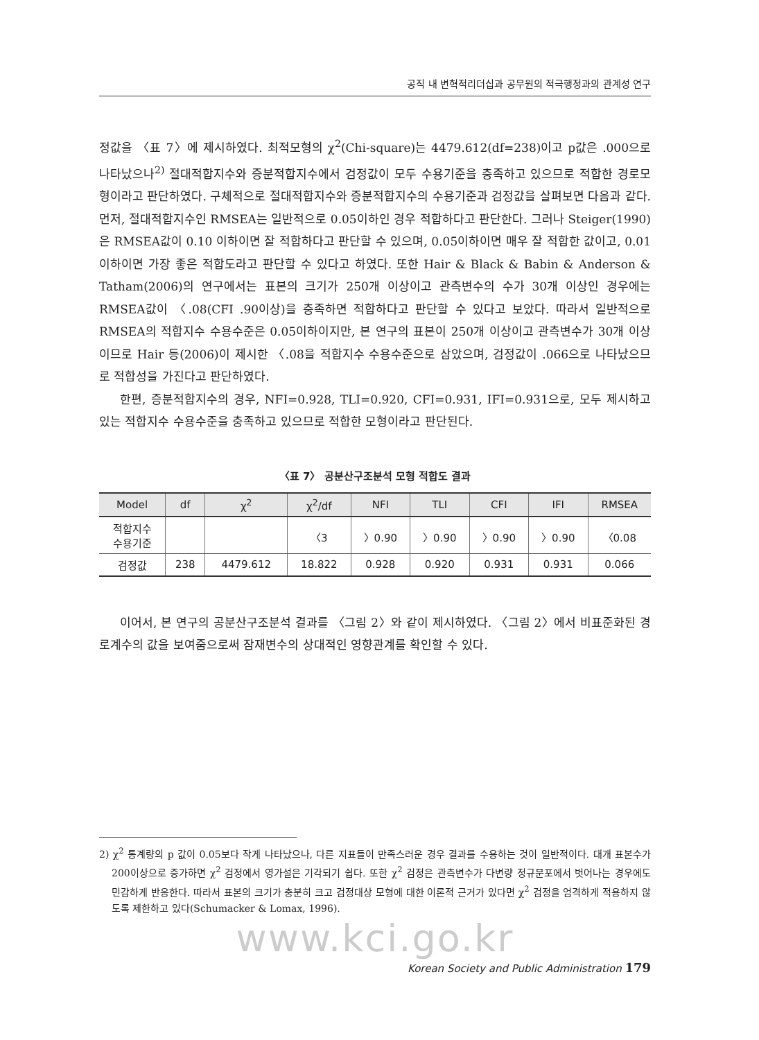공직 내 변혁적리더십과 공무원의 적극행정과의 관계성 연구
정값을 〈표 7〉에 제시하였다. 최적모형의 χ<sup>2</sup>(Chi-square)는 4479.612(df=238)이고 p값은 .000으로 나타났으나<sup>2)</sup> 절대적합지수와 증분적합지수에서 검정값이 모두 수용기준을 충족하고 있으므로 적합한 경로모형이라고 판단하였다. 구체적으로 절대적합지수와 증분적합지수의 수용기준과 검정값을 살펴보면 다음과 같다. 먼저, 절대적합지수인 RMSEA는 일반적으로 0.05이하인 경우 적합하다고 판단한다. 그러나 Steiger(1990)은 RMSEA값이 0.10 이하이면 잘 적합하다고 판단할 수 있으며, 0.05이하이면 매우 잘 적합한 값이고, 0.01이하이면 가장 좋은 적합도라고 판단할 수 있다고 하였다. 또한 Hair & Black & Babin & Anderson & Tatham(2006)의 연구에서는 표본의 크기가 250개 이상이고 관측변수의 수가 30개 이상인 경우에는 RMSEA값이 〈.08(CFI .90이상)을 충족하면 적합하다고 판단할 수 있다고 보았다. 따라서 일반적으로 RMSEA의 적합지수 수용수준은 0.05이하이지만, 본 연구의 표본이 250개 이상이고 관측변수가 30개 이상이므로 Hair 등(2006)이 제시한 〈.08을 적합지수 수용수준으로 삼았으며, 검정값이 .066으로 나타났으므로 적합성을 가진다고 판단하였다.
한편, 증분적합지수의 경우, NFI=0.928, TLI=0.920, CFI=0.931, IFI=0.931으로, 모두 제시하고 있는 적합지수 수용수준을 충족하고 있으므로 적합한 모형이라고 판단된다.
〈표 7〉 공분산구조분석 모형 적합도 결과
| Model | df | χ<sup>2</sup> | χ<sup>2</sup>/df | NFI | TLI | CFI | IFI | RMSEA |
| --- | --- | --- | --- | --- | --- | --- | --- | --- |
| 적합지수 수용기준 | | | 〈3 | 〉0.90 | 〉0.90 | 〉0.90 | 〉0.90 | 〈0.08 |
| 검정값 | 238 | 4479.612 | 18.822 | 0.928 | 0.920 | 0.931 | 0.931 | 0.066 |
이어서, 본 연구의 공분산구조분석 결과를 〈그림 2〉와 같이 제시하였다. 〈그림 2〉에서 비표준화된 경로계수의 값을 보여줌으로써 잠재변수의 상대적인 영향관계를 확인할 수 있다.
2) χ<sup>2</sup> 통계량의 p 값이 0.05보다 작게 나타났으나, 다른 지표들이 만족스러운 경우 결과를 수용하는 것이 일반적이다. 대개 표본수가 200이상으로 증가하면 χ<sup>2</sup> 검정에서 영가설은 기각되기 쉽다. 또한 χ<sup>2</sup> 검정은 관측변수가 다변량 정규분포에서 벗어나는 경우에도 민감하게 반응한다. 따라서 표본의 크기가 충분히 크고 검정대상 모형에 대한 이론적 근거가 있다면 χ<sup>2</sup> 검정을 엄격하게 적용하지 않도록 제한하고 있다(Schumacker & Lomax, 1996).
www.kci.go.kr
Korean Society and Public Administration 179